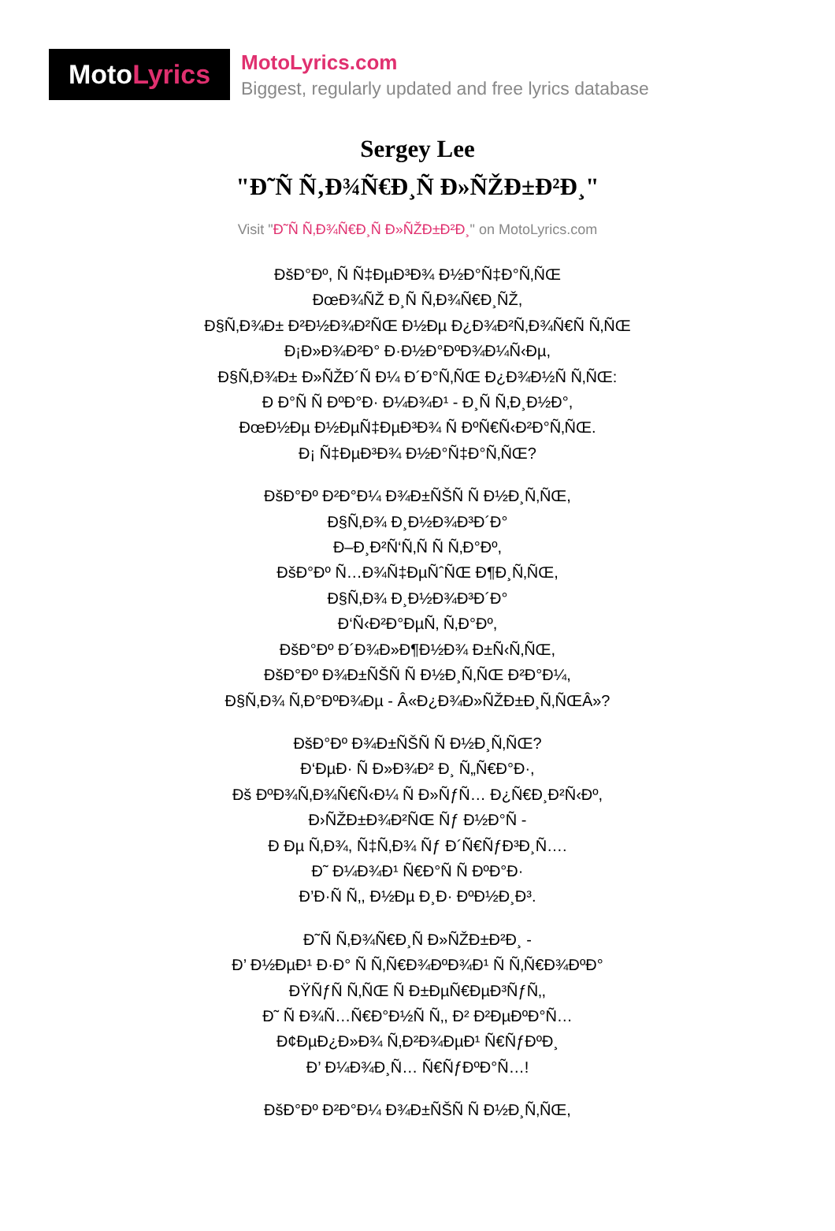Moto Lyrics
MotoLyrics.com
Biggest, regularly updated and free lyrics database
Sergey Lee
"Đ˜Ñ Ñ‚Đ¾Ñ€Đ¸Ñ Đ»ÑŽĐ±Đ²Đ¸"
Visit "Đ˜Ñ Ñ‚Đ¾Ñ€Đ¸Ñ Đ»ÑŽĐ±Đ²Đ¸" on MotoLyrics.com
ĐšĐ°Đº, Ñ Ñ‡ĐµĐ³Đ¾ Đ½Đ°Ñ‡Đ°Ñ‚ÑŒ
ĐœĐ¾ÑŽ Đ¸Ñ Ñ‚Đ¾Ñ€Đ¸ÑŽ,
Đ§Ñ‚Đ¾Đ± Đ²Đ½Đ¾Đ²ÑŒ Đ½Đµ Đ¿Đ¾Đ²Ñ‚Đ¾Ñ€Ñ Ñ‚ÑŒ
Đ¡Đ»Đ¾Đ²Đ° Đ·Đ½Đ°ĐºĐ¾Đ¼Ñ‹Đµ,
Đ§Ñ‚Đ¾Đ± Đ»ÑŽĐ´Ñ Đ¼ Đ´Đ°Ñ‚ÑŒ Đ¿Đ¾Đ½Ñ Ñ‚ÑŒ:
Đ Đ°Ñ Ñ ĐºĐ°Đ· Đ¼Đ¾Đ¹ - Đ¸Ñ Ñ‚Đ¸Đ½Đ°,
ĐœĐ½Đµ Đ½ĐµÑ‡ĐµĐ³Đ¾ Ñ ĐºÑ€Ñ‹Đ²Đ°Ñ‚ÑŒ.
Đ¡ Ñ‡ĐµĐ³Đ¾ Đ½Đ°Ñ‡Đ°Ñ‚ÑŒ?
ĐšĐ°Đº Đ²Đ°Đ¼ Đ¾Đ±ÑŠÑ Ñ Đ½Đ¸Ñ‚ÑŒ,
Đ§Ñ‚Đ¾ Đ¸Đ½Đ¾Đ³Đ´Đ°
Đ–Đ¸Đ²Ñ‘Ñ‚Ñ Ñ Ñ‚Đ°Đº,
ĐšĐ°Đº Ñ…Đ¾Ñ‡ĐµÑˆÑŒ Đ¶Đ¸Ñ‚ÑŒ,
Đ§Ñ‚Đ¾ Đ¸Đ½Đ¾Đ³Đ´Đ°
Đ‘Ñ‹Đ²Đ°ĐµÑ‚ Ñ‚Đ°Đº,
ĐšĐ°Đº Đ´Đ¾Đ»Đ¶Đ½Đ¾ Đ±Ñ‹Ñ‚ÑŒ,
ĐšĐ°Đº Đ¾Đ±ÑŠÑ Ñ Đ½Đ¸Ñ‚ÑŒ Đ²Đ°Đ¼,
Đ§Ñ‚Đ¾ Ñ‚Đ°ĐºĐ¾Đµ - Â«Đ¿Đ¾Đ»ÑŽĐ±Đ¸Ñ‚ÑŒÂ»?
ĐšĐ°Đº Đ¾Đ±ÑŠÑ Ñ Đ½Đ¸Ñ‚ÑŒ?
Đ‘ĐµĐ· Ñ Đ»Đ¾Đ² Đ¸ Ñ„Ñ€Đ°Đ·,
Đš ĐºĐ¾Ñ‚Đ¾Ñ€Ñ‹Đ¼ Ñ Đ»ÑƒÑ… Đ¿Ñ€Đ¸Đ²Ñ‹Đº,
Đ›ÑŽĐ±Đ¾Đ²ÑŒ Ñƒ Đ½Đ°Ñ -
Đ Đµ Ñ‚Đ¾, Ñ‡Ñ‚Đ¾ Ñƒ Đ´Ñ€ÑƒĐ³Đ¸Ñ….
Đ˜ Đ¼Đ¾Đ¹ Ñ€Đ°Ñ Ñ ĐºĐ°Đ·
Đ’Đ·Ñ Ñ‚, Đ½Đµ Đ¸Đ· ĐºĐ½Đ¸Đ³.
Đ˜Ñ Ñ‚Đ¾Ñ€Đ¸Ñ Đ»ÑŽĐ±Đ²Đ¸ -
Đ’ Đ½ĐµĐ¹ Đ·Đ° Ñ Ñ‚Ñ€Đ¾ĐºĐ¾Đ¹ Ñ Ñ‚Ñ€Đ¾ĐºĐ°
ĐŸÑƒÑ Ñ‚ÑŒ Ñ Đ±ĐµÑ€ĐµĐ³ÑƒÑ‚,
Đ˜ Ñ Đ¾Ñ…Ñ€Đ°Đ½Ñ Ñ‚, Đ² Đ²ĐµĐºĐ°Ñ…
Đ¢ĐµĐ¿Đ»Đ¾ Ñ‚Đ²Đ¾ĐµĐ¹ Ñ€ÑƒĐºĐ¸
Đ’ Đ¼Đ¾Đ¸Ñ… Ñ€ÑƒĐºĐ°Ñ…!
ĐšĐ°Đº Đ²Đ°Đ¼ Đ¾Đ±ÑŠÑ Ñ Đ½Đ¸Ñ‚ÑŒ,